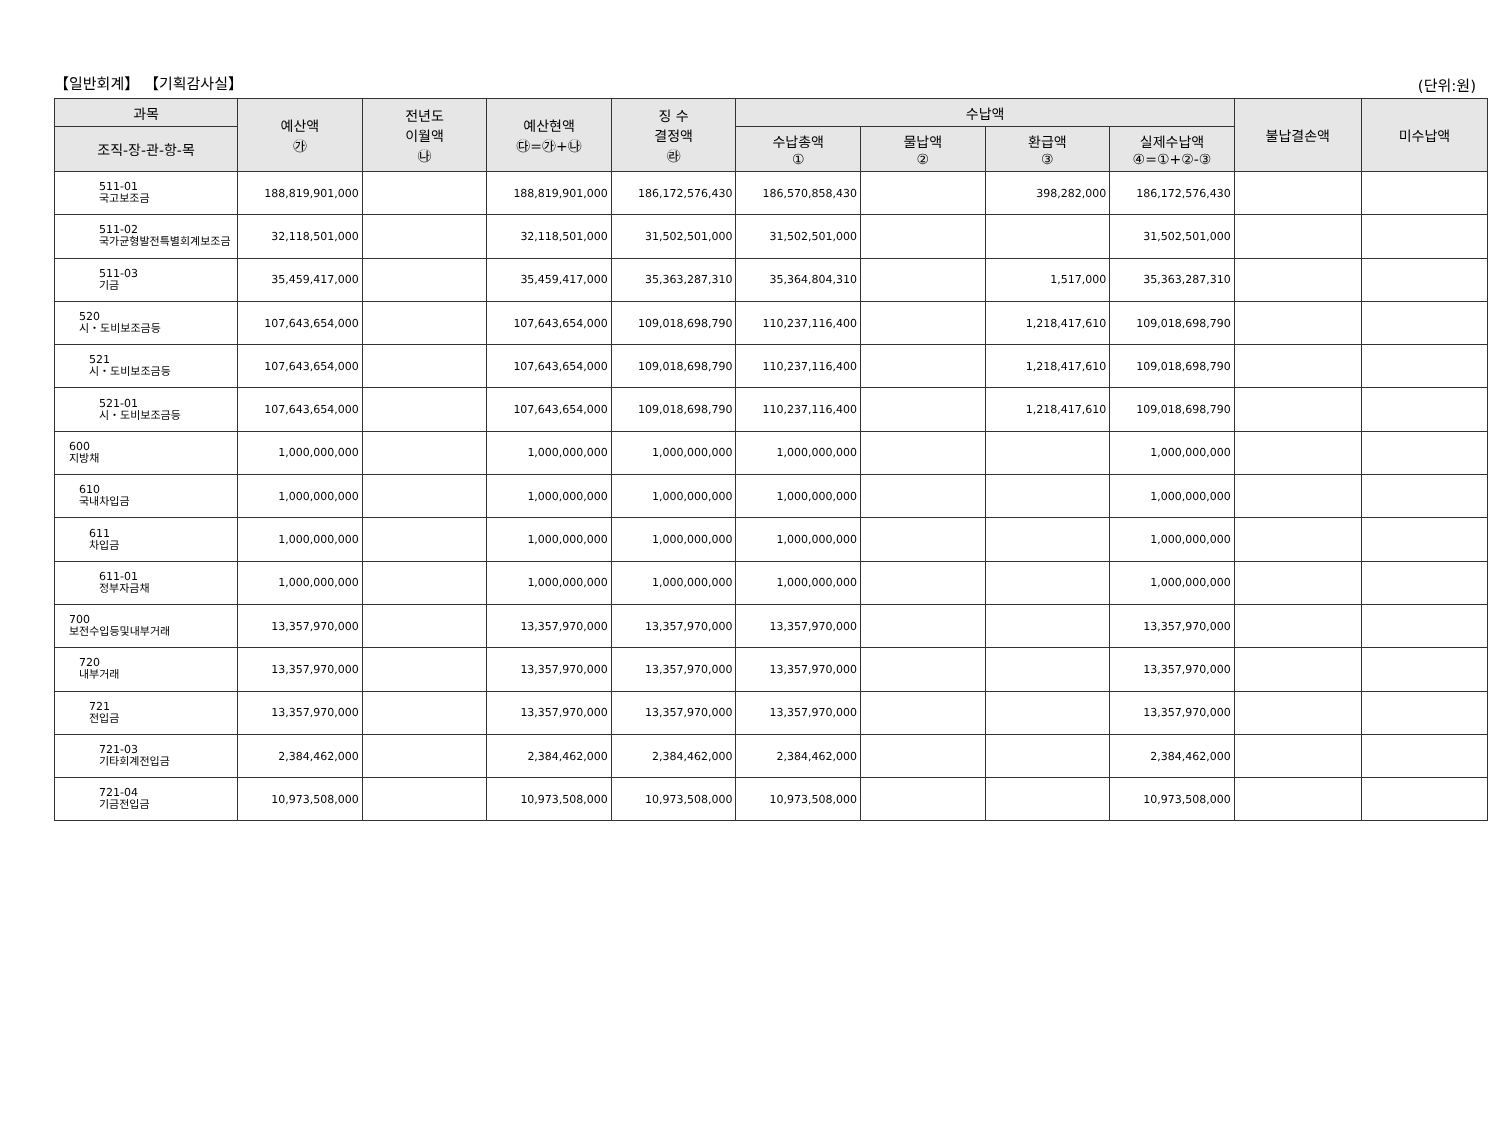【일반회계】 【기획감사실】 (단위:원)
| 과목 | 예산액 ㉮ | 전년도 이월액 ㉯ | 예산현액 ㉰=㉮+㉯ | 징 수 결정액 ㉱ | 수납액 | | | | 불납결손액 | 미수납액 |
| --- | --- | --- | --- | --- | --- | --- | --- | --- | --- | --- |
| 조직-장-관-항-목 | | | | | 수납총액 ① | 물납액 ② | 환급액 ③ | 실제수납액 ④=①+②-③ | | |
| 511-01 국고보조금 | 188,819,901,000 | | 188,819,901,000 | 186,172,576,430 | 186,570,858,430 | | 398,282,000 | 186,172,576,430 | | |
| 511-02 국가균형발전특별회계보조금 | 32,118,501,000 | | 32,118,501,000 | 31,502,501,000 | 31,502,501,000 | | | 31,502,501,000 | | |
| 511-03 기금 | 35,459,417,000 | | 35,459,417,000 | 35,363,287,310 | 35,364,804,310 | | 1,517,000 | 35,363,287,310 | | |
| 520 시・도비보조금등 | 107,643,654,000 | | 107,643,654,000 | 109,018,698,790 | 110,237,116,400 | | 1,218,417,610 | 109,018,698,790 | | |
| 521 시・도비보조금등 | 107,643,654,000 | | 107,643,654,000 | 109,018,698,790 | 110,237,116,400 | | 1,218,417,610 | 109,018,698,790 | | |
| 521-01 시・도비보조금등 | 107,643,654,000 | | 107,643,654,000 | 109,018,698,790 | 110,237,116,400 | | 1,218,417,610 | 109,018,698,790 | | |
| 600 지방채 | 1,000,000,000 | | 1,000,000,000 | 1,000,000,000 | 1,000,000,000 | | | 1,000,000,000 | | |
| 610 국내차입금 | 1,000,000,000 | | 1,000,000,000 | 1,000,000,000 | 1,000,000,000 | | | 1,000,000,000 | | |
| 611 차입금 | 1,000,000,000 | | 1,000,000,000 | 1,000,000,000 | 1,000,000,000 | | | 1,000,000,000 | | |
| 611-01 정부자금채 | 1,000,000,000 | | 1,000,000,000 | 1,000,000,000 | 1,000,000,000 | | | 1,000,000,000 | | |
| 700 보전수입등및내부거래 | 13,357,970,000 | | 13,357,970,000 | 13,357,970,000 | 13,357,970,000 | | | 13,357,970,000 | | |
| 720 내부거래 | 13,357,970,000 | | 13,357,970,000 | 13,357,970,000 | 13,357,970,000 | | | 13,357,970,000 | | |
| 721 전입금 | 13,357,970,000 | | 13,357,970,000 | 13,357,970,000 | 13,357,970,000 | | | 13,357,970,000 | | |
| 721-03 기타회계전입금 | 2,384,462,000 | | 2,384,462,000 | 2,384,462,000 | 2,384,462,000 | | | 2,384,462,000 | | |
| 721-04 기금전입금 | 10,973,508,000 | | 10,973,508,000 | 10,973,508,000 | 10,973,508,000 | | | 10,973,508,000 | | |